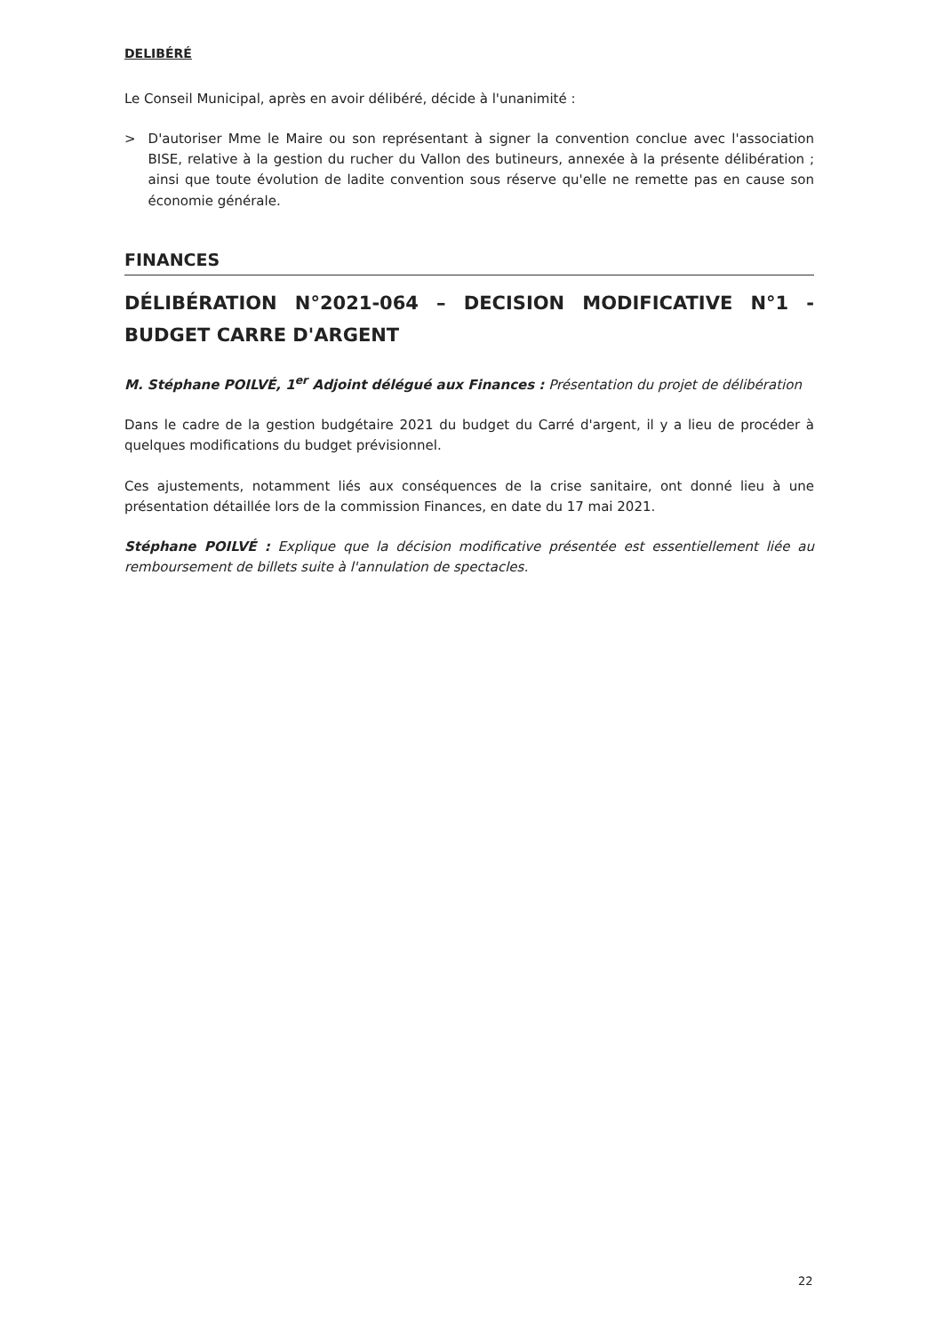DELIBÉRÉ
Le Conseil Municipal, après en avoir délibéré, décide à l'unanimité :
> D'autoriser Mme le Maire ou son représentant à signer la convention conclue avec l'association BISE, relative à la gestion du rucher du Vallon des butineurs, annexée à la présente délibération ; ainsi que toute évolution de ladite convention sous réserve qu'elle ne remette pas en cause son économie générale.
FINANCES
DÉLIBÉRATION N°2021-064 – DECISION MODIFICATIVE N°1 - BUDGET CARRE D'ARGENT
M. Stéphane POILVÉ, 1<sup>er</sup> Adjoint délégué aux Finances : Présentation du projet de délibération
Dans le cadre de la gestion budgétaire 2021 du budget du Carré d'argent, il y a lieu de procéder à quelques modifications du budget prévisionnel.
Ces ajustements, notamment liés aux conséquences de la crise sanitaire, ont donné lieu à une présentation détaillée lors de la commission Finances, en date du 17 mai 2021.
Stéphane POILVÉ : Explique que la décision modificative présentée est essentiellement liée au remboursement de billets suite à l'annulation de spectacles.
22